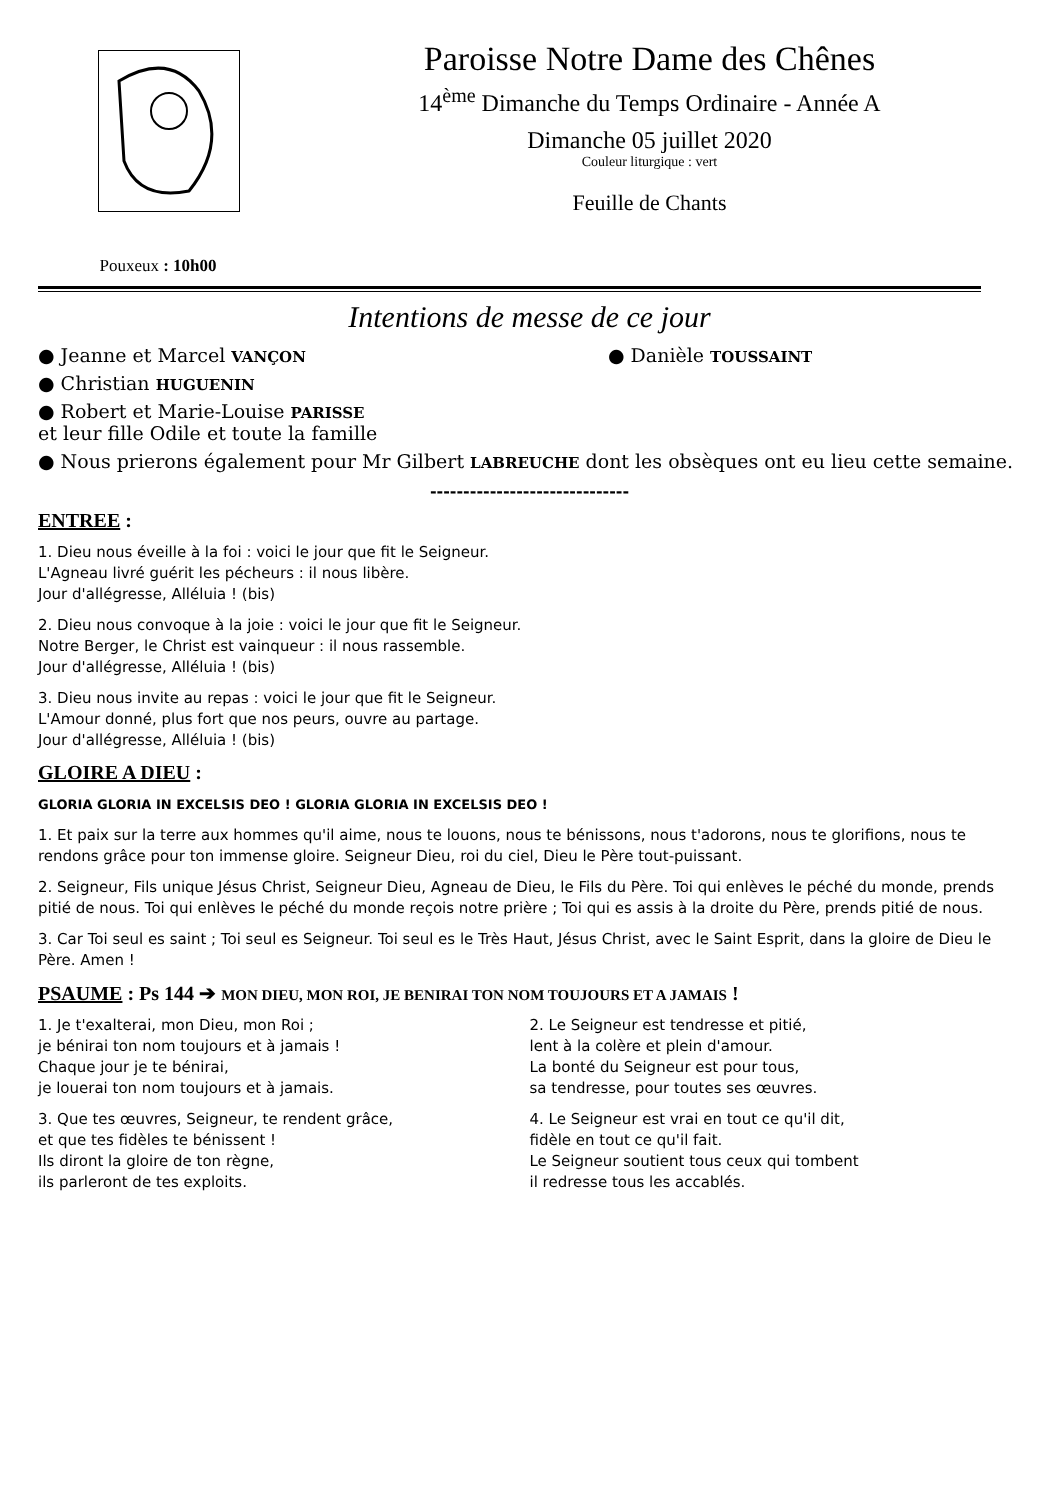Pouxeux : 10h00
Paroisse Notre Dame des Chênes
14<sup>ème</sup> Dimanche du Temps Ordinaire - Année A
Dimanche 05 juillet 2020
Couleur liturgique : vert
Feuille de Chants
Intentions de messe de ce jour
● Jeanne et Marcel VANÇON ● Danièle TOUSSAINT
● Christian HUGUENIN
● Robert et Marie-Louise PARISSE
et leur fille Odile et toute la famille
● Nous prierons également pour Mr Gilbert LABREUCHE dont les obsèques ont eu lieu cette semaine.
------------------------------
ENTREE :
1. Dieu nous éveille à la foi : voici le jour que fit le Seigneur.
L'Agneau livré guérit les pécheurs : il nous libère.
Jour d'allégresse, Alléluia ! (bis)
2. Dieu nous convoque à la joie : voici le jour que fit le Seigneur.
Notre Berger, le Christ est vainqueur : il nous rassemble.
Jour d'allégresse, Alléluia ! (bis)
3. Dieu nous invite au repas : voici le jour que fit le Seigneur.
L'Amour donné, plus fort que nos peurs, ouvre au partage.
Jour d'allégresse, Alléluia ! (bis)
GLOIRE A DIEU :
GLORIA GLORIA IN EXCELSIS DEO ! GLORIA GLORIA IN EXCELSIS DEO !
1. Et paix sur la terre aux hommes qu'il aime, nous te louons, nous te bénissons, nous t'adorons, nous te glorifions, nous te rendons grâce pour ton immense gloire. Seigneur Dieu, roi du ciel, Dieu le Père tout-puissant.
2. Seigneur, Fils unique Jésus Christ, Seigneur Dieu, Agneau de Dieu, le Fils du Père. Toi qui enlèves le péché du monde, prends pitié de nous. Toi qui enlèves le péché du monde reçois notre prière ; Toi qui es assis à la droite du Père, prends pitié de nous.
3. Car Toi seul es saint ; Toi seul es Seigneur. Toi seul es le Très Haut, Jésus Christ, avec le Saint Esprit, dans la gloire de Dieu le Père. Amen !
PSAUME : Ps 144 ➔ MON DIEU, MON ROI, JE BENIRAI TON NOM TOUJOURS ET A JAMAIS !
1. Je t'exalterai, mon Dieu, mon Roi ;
je bénirai ton nom toujours et à jamais !
Chaque jour je te bénirai,
je louerai ton nom toujours et à jamais.
2. Le Seigneur est tendresse et pitié,
lent à la colère et plein d'amour.
La bonté du Seigneur est pour tous,
sa tendresse, pour toutes ses œuvres.
3. Que tes œuvres, Seigneur, te rendent grâce,
et que tes fidèles te bénissent !
Ils diront la gloire de ton règne,
ils parleront de tes exploits.
4. Le Seigneur est vrai en tout ce qu'il dit,
fidèle en tout ce qu'il fait.
Le Seigneur soutient tous ceux qui tombent
il redresse tous les accablés.